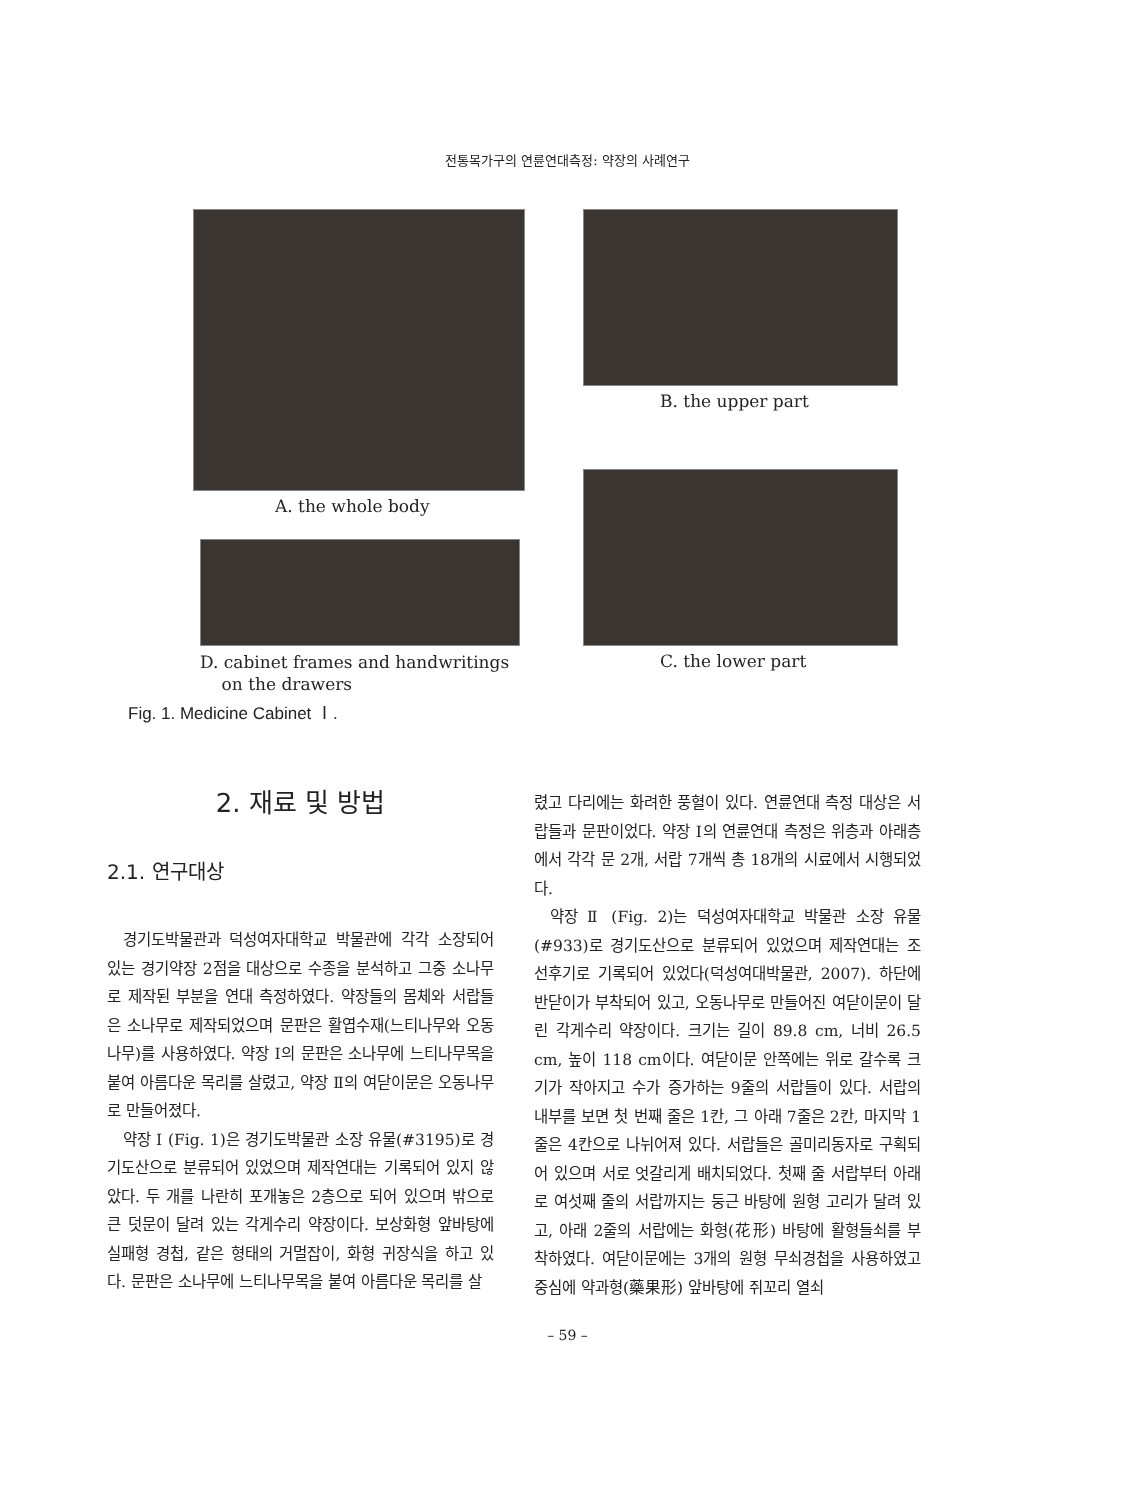전통목가구의 연륜연대측정: 약장의 사례연구
A. the whole body
B. the upper part
D. cabinet frames and handwritings
on the drawers
C. the lower part
Fig. 1. Medicine Cabinet Ⅰ.
2. 재료 및 방법
2.1. 연구대상
경기도박물관과 덕성여자대학교 박물관에 각각 소장되어 있는 경기약장 2점을 대상으로 수종을 분석하고 그중 소나무로 제작된 부분을 연대 측정하였다. 약장들의 몸체와 서랍들은 소나무로 제작되었으며 문판은 활엽수재(느티나무와 오동나무)를 사용하였다. 약장 Ⅰ의 문판은 소나무에 느티나무목을 붙여 아름다운 목리를 살렸고, 약장 Ⅱ의 여닫이문은 오동나무로 만들어졌다.
약장 Ⅰ (Fig. 1)은 경기도박물관 소장 유물(#3195)로 경기도산으로 분류되어 있었으며 제작연대는 기록되어 있지 않았다. 두 개를 나란히 포개놓은 2층으로 되어 있으며 밖으로 큰 덧문이 달려 있는 각게수리 약장이다. 보상화형 앞바탕에 실패형 경첩, 같은 형태의 거멀잡이, 화형 귀장식을 하고 있다. 문판은 소나무에 느티나무목을 붙여 아름다운 목리를 살
렸고 다리에는 화려한 풍혈이 있다. 연륜연대 측정 대상은 서랍들과 문판이었다. 약장 Ⅰ의 연륜연대 측정은 위층과 아래층에서 각각 문 2개, 서랍 7개씩 총 18개의 시료에서 시행되었다.
약장 Ⅱ (Fig. 2)는 덕성여자대학교 박물관 소장 유물(#933)로 경기도산으로 분류되어 있었으며 제작연대는 조선후기로 기록되어 있었다(덕성여대박물관, 2007). 하단에 반닫이가 부착되어 있고, 오동나무로 만들어진 여닫이문이 달린 각게수리 약장이다. 크기는 길이 89.8 cm, 너비 26.5 cm, 높이 118 cm이다. 여닫이문 안쪽에는 위로 갈수록 크기가 작아지고 수가 증가하는 9줄의 서랍들이 있다. 서랍의 내부를 보면 첫 번째 줄은 1칸, 그 아래 7줄은 2칸, 마지막 1줄은 4칸으로 나뉘어져 있다. 서랍들은 골미리동자로 구획되어 있으며 서로 엇갈리게 배치되었다. 첫째 줄 서랍부터 아래로 여섯째 줄의 서랍까지는 둥근 바탕에 원형 고리가 달려 있고, 아래 2줄의 서랍에는 화형(花形) 바탕에 활형들쇠를 부착하였다. 여닫이문에는 3개의 원형 무쇠경첩을 사용하였고 중심에 약과형(藥果形) 앞바탕에 쥐꼬리 열쇠
– 59 –